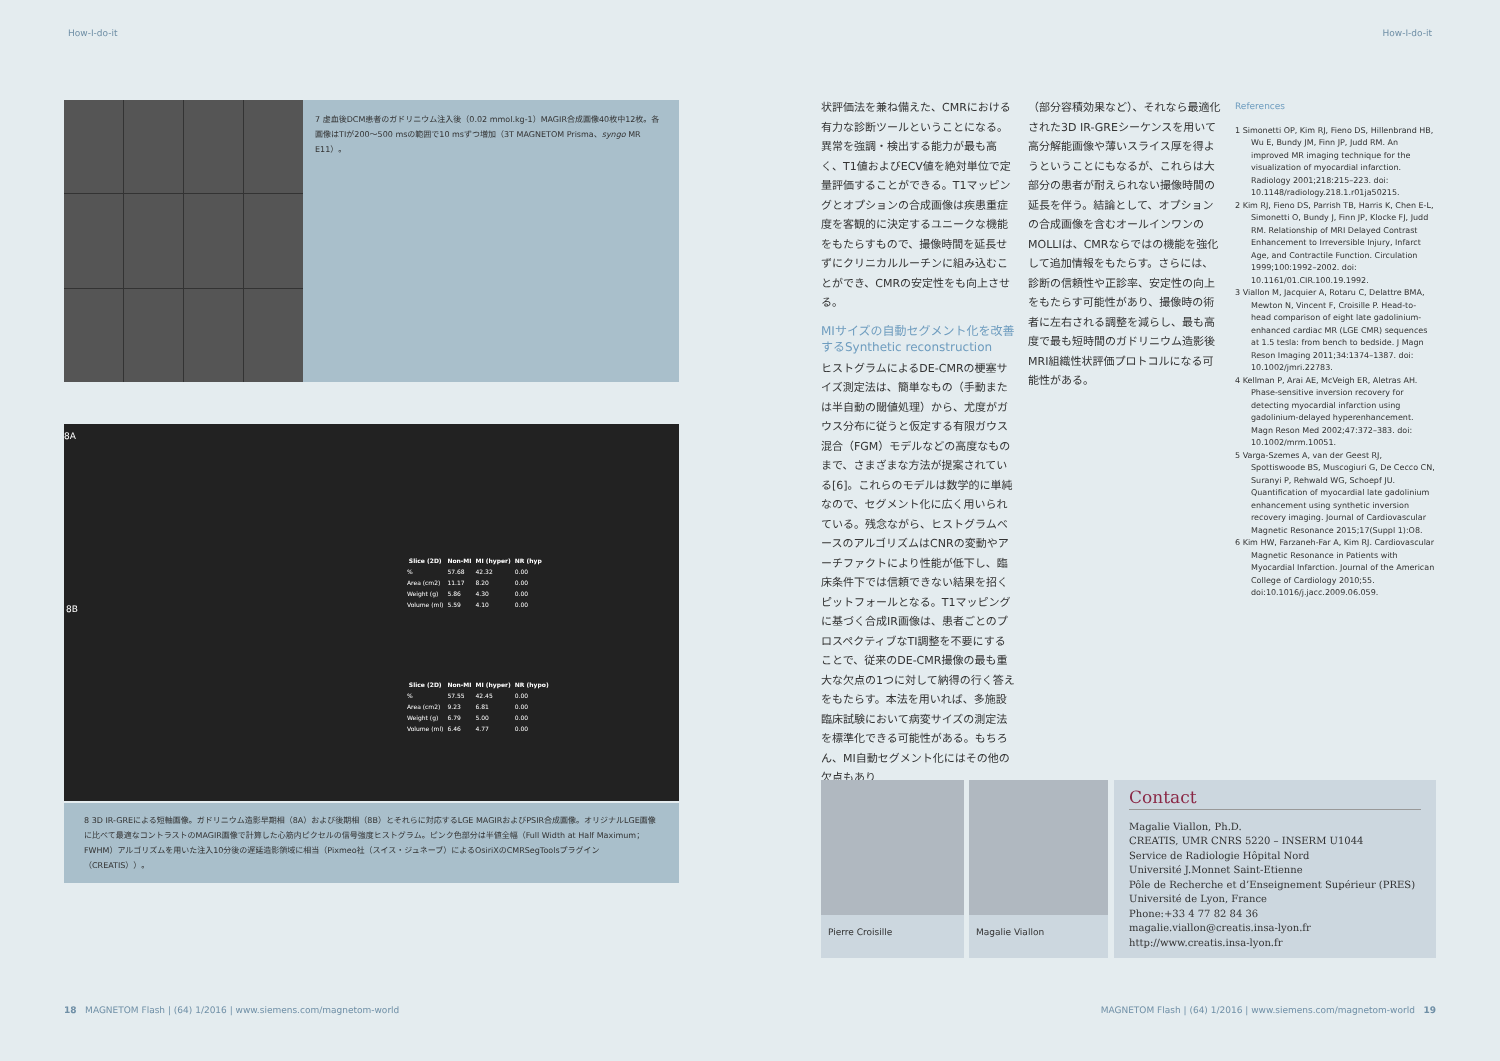How-I-do-it How-I-do-it
7 虚血後DCM患者のガドリニウム注入後（0.02 mmol.kg-1）MAGIR合成画像40枚中12枚。各画像はTIが200〜500 msの範囲で10 msずつ増加（3T MAGNETOM Prisma、syngo MR E11）。
8A
| Slice (2D) | Non-MI | MI (hyper) | NR (hyp |
| --- | --- | --- | --- |
| % | 57.68 | 42.32 | 0.00 |
| Area (cm2) | 11.17 | 8.20 | 0.00 |
| Weight (g) | 5.86 | 4.30 | 0.00 |
| Volume (ml) | 5.59 | 4.10 | 0.00 |
8B
| Slice (2D) | Non-MI | MI (hyper) | NR (hypo) |
| --- | --- | --- | --- |
| % | 57.55 | 42.45 | 0.00 |
| Area (cm2) | 9.23 | 6.81 | 0.00 |
| Weight (g) | 6.79 | 5.00 | 0.00 |
| Volume (ml) | 6.46 | 4.77 | 0.00 |
8 3D IR-GREによる短軸画像。ガドリニウム造影早期相（8A）および後期相（8B）とそれらに対応するLGE MAGIRおよびPSIR合成画像。オリジナルLGE画像に比べて最適なコントラストのMAGIR画像で計算した心筋内ピクセルの信号強度ヒストグラム。ピンク色部分は半値全幅（Full Width at Half Maximum；FWHM）アルゴリズムを用いた注入10分後の遅延造影領域に相当（Pixmeo社（スイス・ジュネーブ）によるOsiriXのCMRSegToolsプラグイン（CREATIS））。
18 MAGNETOM Flash | (64) 1/2016 | www.siemens.com/magnetom-world
MAGNETOM Flash | (64) 1/2016 | www.siemens.com/magnetom-world 19
状評価法を兼ね備えた、CMRにおける有力な診断ツールということになる。異常を強調・検出する能力が最も高く、T1値およびECV値を絶対単位で定量評価することができる。T1マッピングとオプションの合成画像は疾患重症度を客観的に決定するユニークな機能をもたらすもので、撮像時間を延長せずにクリニカルルーチンに組み込むことができ、CMRの安定性をも向上させる。
MIサイズの自動セグメント化を改善するSynthetic reconstruction
ヒストグラムによるDE-CMRの梗塞サイズ測定法は、簡単なもの（手動または半自動の閾値処理）から、尤度がガウス分布に従うと仮定する有限ガウス混合（FGM）モデルなどの高度なものまで、さまざまな方法が提案されている[6]。これらのモデルは数学的に単純なので、セグメント化に広く用いられている。残念ながら、ヒストグラムベースのアルゴリズムはCNRの変動やアーチファクトにより性能が低下し、臨床条件下では信頼できない結果を招くピットフォールとなる。T1マッピングに基づく合成IR画像は、患者ごとのプロスペクティブなTI調整を不要にすることで、従来のDE-CMR撮像の最も重大な欠点の1つに対して納得の行く答えをもたらす。本法を用いれば、多施設臨床試験において病変サイズの測定法を標準化できる可能性がある。もちろん、MI自動セグメント化にはその他の欠点もあり
（部分容積効果など）、それなら最適化された3D IR-GREシーケンスを用いて高分解能画像や薄いスライス厚を得ようということにもなるが、これらは大部分の患者が耐えられない撮像時間の延長を伴う。結論として、オプションの合成画像を含むオールインワンのMOLLIは、CMRならではの機能を強化して追加情報をもたらす。さらには、診断の信頼性や正診率、安定性の向上をもたらす可能性があり、撮像時の術者に左右される調整を減らし、最も高度で最も短時間のガドリニウム造影後MRI組織性状評価プロトコルになる可能性がある。
References
1 Simonetti OP, Kim RJ, Fieno DS, Hillenbrand HB, Wu E, Bundy JM, Finn JP, Judd RM. An improved MR imaging technique for the visualization of myocardial infarction. Radiology 2001;218:215–223. doi: 10.1148/radiology.218.1.r01ja50215.
2 Kim RJ, Fieno DS, Parrish TB, Harris K, Chen E-L, Simonetti O, Bundy J, Finn JP, Klocke FJ, Judd RM. Relationship of MRI Delayed Contrast Enhancement to Irreversible Injury, Infarct Age, and Contractile Function. Circulation 1999;100:1992–2002. doi: 10.1161/01.CIR.100.19.1992.
3 Viallon M, Jacquier A, Rotaru C, Delattre BMA, Mewton N, Vincent F, Croisille P. Head-to-head comparison of eight late gadolinium-enhanced cardiac MR (LGE CMR) sequences at 1.5 tesla: from bench to bedside. J Magn Reson Imaging 2011;34:1374–1387. doi: 10.1002/jmri.22783.
4 Kellman P, Arai AE, McVeigh ER, Aletras AH. Phase-sensitive inversion recovery for detecting myocardial infarction using gadolinium-delayed hyperenhancement. Magn Reson Med 2002;47:372–383. doi: 10.1002/mrm.10051.
5 Varga-Szemes A, van der Geest RJ, Spottiswoode BS, Muscogiuri G, De Cecco CN, Suranyi P, Rehwald WG, Schoepf JU. Quantification of myocardial late gadolinium enhancement using synthetic inversion recovery imaging. Journal of Cardiovascular Magnetic Resonance 2015;17(Suppl 1):O8.
6 Kim HW, Farzaneh-Far A, Kim RJ. Cardiovascular Magnetic Resonance in Patients with Myocardial Infarction. Journal of the American College of Cardiology 2010;55. doi:10.1016/j.jacc.2009.06.059.
Pierre Croisille Magalie Viallon
Contact
Magalie Viallon, Ph.D.
CREATIS, UMR CNRS 5220 – INSERM U1044
Service de Radiologie Hôpital Nord
Université J.Monnet Saint-Etienne
Pôle de Recherche et d’Enseignement Supérieur (PRES)
Université de Lyon, France
Phone:+33 4 77 82 84 36
magalie.viallon@creatis.insa-lyon.fr
http://www.creatis.insa-lyon.fr